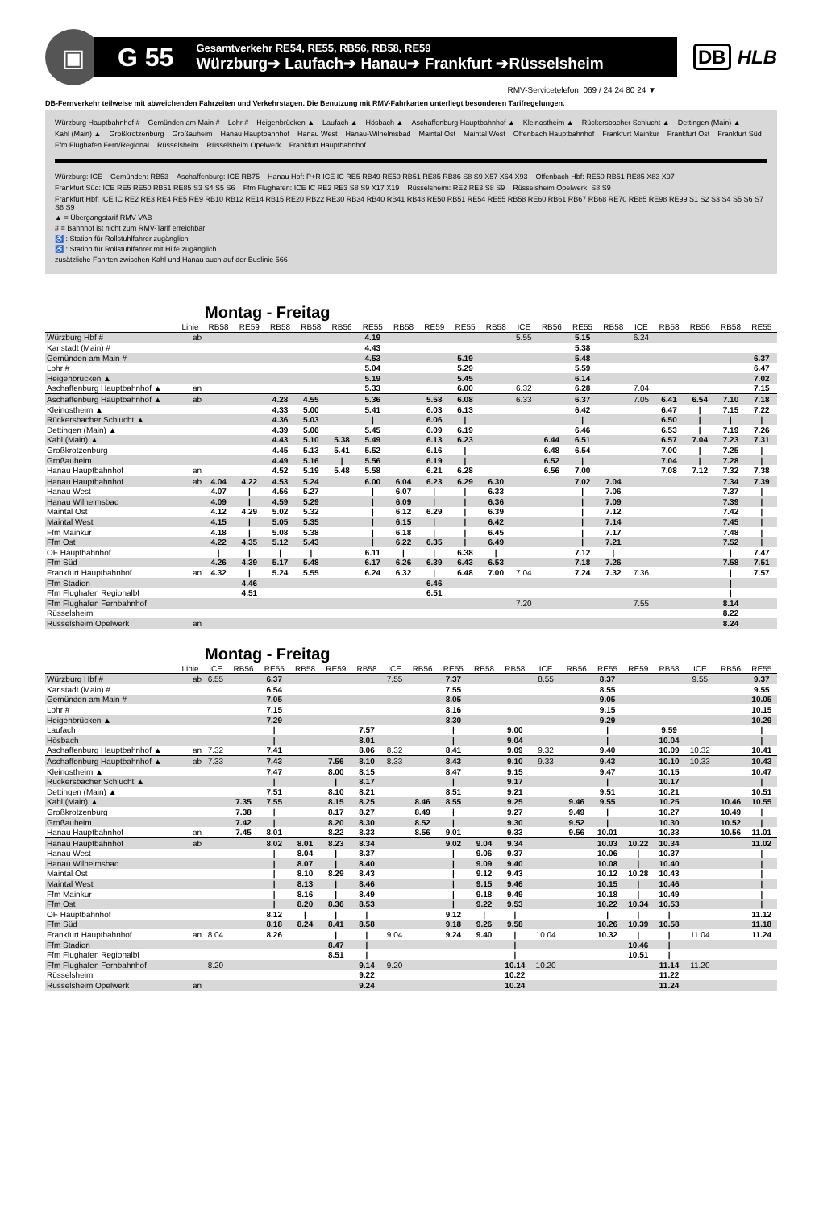▣
G 55
Gesamtverkehr RE54, RE55, RB56, RB58, RE59
Würzburg➔ Laufach➔ Hanau➔ Frankfurt ➔Rüsselsheim
DB HLB
RMV-Servicetelefon: 069 / 24 24 80 24 ▼
DB-Fernverkehr teilweise mit abweichenden Fahrzeiten und Verkehrstagen. Die Benutzung mit RMV-Fahrkarten unterliegt besonderen Tarifregelungen.
Würzburg Hauptbahnhof # Gemünden am Main # Lohr # Heigenbrücken ▲ Laufach ▲ Hösbach ▲ Aschaffenburg Hauptbahnhof ▲ Kleinostheim ▲ Rückersbacher Schlucht ▲ Dettingen (Main) ▲ Kahl (Main) ▲ Großkrotzenburg Großauheim Hanau Hauptbahnhof Hanau West Hanau-Wilhelmsbad Maintal Ost Maintal West Offenbach Hauptbahnhof Frankfurt Mainkur Frankfurt Ost Frankfurt Süd Ffm Flughafen Fern/Regional Rüsselsheim Rüsselsheim Opelwerk Frankfurt Hauptbahnhof
Würzburg: ICE Gemünden: RB53 Aschaffenburg: ICE RB75 Hanau Hbf: P+R ICE IC RE5 RB49 RE50 RB51 RE85 RB86 S8 S9 X57 X64 X93 Offenbach Hbf: RE50 RB51 RE85 X83 X97 Frankfurt Süd: ICE RE5 RE50 RB51 RE85 S3 S4 S5 S6 Ffm Flughafen: ICE IC RE2 RE3 S8 S9 X17 X19 Rüsselsheim: RE2 RE3 S8 S9 Rüsselsheim Opelwerk: S8 S9 Frankfurt Hbf: ICE IC RE2 RE3 RE4 RE5 RE9 RB10 RB12 RE14 RB15 RE20 RB22 RE30 RB34 RB40 RB41 RB48 RE50 RB51 RE54 RE55 RB58 RE60 RB61 RB67 RB68 RE70 RE85 RE98 RE99 S1 S2 S3 S4 S5 S6 S7 S8 S9
▲ = Übergangstarif RMV-VAB
# = Bahnhof ist nicht zum RMV-Tarif erreichbar
♿ : Station für Rollstuhlfahrer zugänglich
♿ : Station für Rollstuhlfahrer mit Hilfe zugänglich
zusätzliche Fahrten zwischen Kahl und Hanau auch auf der Buslinie 566
Montag - Freitag
| | Linie | RB58 | RE59 | RB58 | RB58 | RB56 | RE55 | RB58 | RE59 | RE55 | RB58 | ICE | RB56 | RE55 | RB58 | ICE | RB58 | RB56 | RB58 | RE55 |
| --- | --- | --- | --- | --- | --- | --- | --- | --- | --- | --- | --- | --- | --- | --- | --- | --- | --- | --- | --- | --- |
| Würzburg Hbf # | ab | | | | | | 4.19 | | | | | 5.55 | | 5.15 | | 6.24 | | | | |
| Karlstadt (Main) # | | | | | | | 4.43 | | | | | | | 5.38 | | | | | | |
| Gemünden am Main # | | | | | | | 4.53 | | | 5.19 | | | | 5.48 | | | | | | 6.37 |
| Lohr # | | | | | | | 5.04 | | | 5.29 | | | | 5.59 | | | | | | 6.47 |
| Heigenbrücken ▲ | | | | | | | 5.19 | | | 5.45 | | | | 6.14 | | | | | | 7.02 |
| Aschaffenburg Hauptbahnhof ▲ | an | | | | | | 5.33 | | | 6.00 | | 6.32 | | 6.28 | | 7.04 | | | | 7.15 |
| Aschaffenburg Hauptbahnhof ▲ | ab | | | 4.28 | 4.55 | | 5.36 | | 5.58 | 6.08 | | 6.33 | | 6.37 | | 7.05 | 6.41 | 6.54 | 7.10 | 7.18 |
| Kleinostheim ▲ | | | | 4.33 | 5.00 | | 5.41 | | 6.03 | 6.13 | | | | 6.42 | | | 6.47 | / | 7.15 | 7.22 |
| Rückersbacher Schlucht ▲ | | | | 4.36 | 5.03 | | / | | 6.06 | / | | | | / | | | 6.50 | / | / | / |
| Dettingen (Main) ▲ | | | | 4.39 | 5.06 | | 5.45 | | 6.09 | 6.19 | | | | 6.46 | | | 6.53 | / | 7.19 | 7.26 |
| Kahl (Main) ▲ | | | | 4.43 | 5.10 | 5.38 | 5.49 | | 6.13 | 6.23 | | | 6.44 | 6.51 | | | 6.57 | 7.04 | 7.23 | 7.31 |
| Großkrotzenburg | | | | 4.45 | 5.13 | 5.41 | 5.52 | | 6.16 | / | | | 6.48 | 6.54 | | | 7.00 | / | 7.25 | / |
| Großauheim | | | | 4.49 | 5.16 | / | 5.56 | | 6.19 | / | | | 6.52 | / | | | 7.04 | / | 7.28 | / |
| Hanau Hauptbahnhof | an | | | 4.52 | 5.19 | 5.48 | 5.58 | | 6.21 | 6.28 | | | 6.56 | 7.00 | | | 7.08 | 7.12 | 7.32 | 7.38 |
| Hanau Hauptbahnhof | ab | 4.04 | 4.22 | 4.53 | 5.24 | | 6.00 | 6.04 | 6.23 | 6.29 | 6.30 | | | 7.02 | 7.04 | | | | 7.34 | 7.39 |
| Hanau West | | 4.07 | / | 4.56 | 5.27 | | / | 6.07 | / | / | 6.33 | | | / | 7.06 | | | | 7.37 | / |
| Hanau Wilhelmsbad | | 4.09 | / | 4.59 | 5.29 | | / | 6.09 | / | / | 6.36 | | | / | 7.09 | | | | 7.39 | / |
| Maintal Ost | | 4.12 | 4.29 | 5.02 | 5.32 | | / | 6.12 | 6.29 | / | 6.39 | | | / | 7.12 | | | | 7.42 | / |
| Maintal West | | 4.15 | / | 5.05 | 5.35 | | / | 6.15 | / | / | 6.42 | | | / | 7.14 | | | | 7.45 | / |
| Ffm Mainkur | | 4.18 | / | 5.08 | 5.38 | | / | 6.18 | / | / | 6.45 | | | / | 7.17 | | | | 7.48 | / |
| Ffm Ost | | 4.22 | 4.35 | 5.12 | 5.43 | | / | 6.22 | 6.35 | / | 6.49 | | | / | 7.21 | | | | 7.52 | / |
| OF Hauptbahnhof | | / | / | / | / | | 6.11 | / | / | 6.38 | / | | | 7.12 | / | | | | / | 7.47 |
| Ffm Süd | | 4.26 | 4.39 | 5.17 | 5.48 | | 6.17 | 6.26 | 6.39 | 6.43 | 6.53 | | | 7.18 | 7.26 | | | | 7.58 | 7.51 |
| Frankfurt Hauptbahnhof | an | 4.32 | / | 5.24 | 5.55 | | 6.24 | 6.32 | / | 6.48 | 7.00 | 7.04 | | 7.24 | 7.32 | 7.36 | | | / | 7.57 |
| Ffm Stadion | | | 4.46 | | | | | | 6.46 | | | | | | | | | | / | |
| Ffm Flughafen Regionalbf | | | 4.51 | | | | | | 6.51 | | | | | | | | | | / | |
| Ffm Flughafen Fernbahnhof | | | | | | | | | | | | 7.20 | | | | 7.55 | | | 8.14 | |
| Rüsselsheim | | | | | | | | | | | | | | | | | | | 8.22 | |
| Rüsselsheim Opelwerk | an | | | | | | | | | | | | | | | | | | 8.24 | |
Montag - Freitag
| | Linie | ICE | RB56 | RE55 | RB58 | RE59 | RB58 | ICE | RB56 | RE55 | RB58 | RB58 | ICE | RB56 | RE55 | RE59 | RB58 | ICE | RB56 | RE55 |
| --- | --- | --- | --- | --- | --- | --- | --- | --- | --- | --- | --- | --- | --- | --- | --- | --- | --- | --- | --- | --- |
| Würzburg Hbf # | ab | 6.55 | | 6.37 | | | | 7.55 | | 7.37 | | | 8.55 | | 8.37 | | | 9.55 | | 9.37 |
| Karlstadt (Main) # | | | | 6.54 | | | | | | 7.55 | | | | | 8.55 | | | | | 9.55 |
| Gemünden am Main # | | | | 7.05 | | | | | | 8.05 | | | | | 9.05 | | | | | 10.05 |
| Lohr # | | | | 7.15 | | | | | | 8.16 | | | | | 9.15 | | | | | 10.15 |
| Heigenbrücken ▲ | | | | 7.29 | | | | | | 8.30 | | | | | 9.29 | | | | | 10.29 |
| Laufach | | | | / | | | 7.57 | | | / | | 9.00 | | | / | | 9.59 | | | / |
| Hösbach | | | | / | | | 8.01 | | | / | | 9.04 | | | / | | 10.04 | | | / |
| Aschaffenburg Hauptbahnhof ▲ | an | 7.32 | | 7.41 | | | 8.06 | 8.32 | | 8.41 | | 9.09 | 9.32 | | 9.40 | | 10.09 | 10.32 | | 10.41 |
| Aschaffenburg Hauptbahnhof ▲ | ab | 7.33 | | 7.43 | | 7.56 | 8.10 | 8.33 | | 8.43 | | 9.10 | 9.33 | | 9.43 | | 10.10 | 10.33 | | 10.43 |
| Kleinostheim ▲ | | | | 7.47 | | 8.00 | 8.15 | | | 8.47 | | 9.15 | | | 9.47 | | 10.15 | | | 10.47 |
| Rückersbacher Schlucht ▲ | | | | / | | / | 8.17 | | | / | | 9.17 | | | / | | 10.17 | | | / |
| Dettingen (Main) ▲ | | | | 7.51 | | 8.10 | 8.21 | | | 8.51 | | 9.21 | | | 9.51 | | 10.21 | | | 10.51 |
| Kahl (Main) ▲ | | | 7.35 | 7.55 | | 8.15 | 8.25 | | 8.46 | 8.55 | | 9.25 | | 9.46 | 9.55 | | 10.25 | | 10.46 | 10.55 |
| Großkrotzenburg | | | 7.38 | / | | 8.17 | 8.27 | | 8.49 | / | | 9.27 | | 9.49 | / | | 10.27 | | 10.49 | / |
| Großauheim | | | 7.42 | / | | 8.20 | 8.30 | | 8.52 | / | | 9.30 | | 9.52 | / | | 10.30 | | 10.52 | / |
| Hanau Hauptbahnhof | an | | 7.45 | 8.01 | | 8.22 | 8.33 | | 8.56 | 9.01 | | 9.33 | | 9.56 | 10.01 | | 10.33 | | 10.56 | 11.01 |
| Hanau Hauptbahnhof | ab | | | 8.02 | 8.01 | 8.23 | 8.34 | | | 9.02 | 9.04 | 9.34 | | | 10.03 | 10.22 | 10.34 | | | 11.02 |
| Hanau West | | | | / | 8.04 | / | 8.37 | | | / | 9.06 | 9.37 | | | 10.06 | / | 10.37 | | | / |
| Hanau Wilhelmsbad | | | | / | 8.07 | / | 8.40 | | | / | 9.09 | 9.40 | | | 10.08 | / | 10.40 | | | / |
| Maintal Ost | | | | / | 8.10 | 8.29 | 8.43 | | | / | 9.12 | 9.43 | | | 10.12 | 10.28 | 10.43 | | | / |
| Maintal West | | | | / | 8.13 | / | 8.46 | | | / | 9.15 | 9.46 | | | 10.15 | / | 10.46 | | | / |
| Ffm Mainkur | | | | / | 8.16 | / | 8.49 | | | / | 9.18 | 9.49 | | | 10.18 | / | 10.49 | | | / |
| Ffm Ost | | | | / | 8.20 | 8.36 | 8.53 | | | / | 9.22 | 9.53 | | | 10.22 | 10.34 | 10.53 | | | / |
| OF Hauptbahnhof | | | | 8.12 | / | / | / | | | 9.12 | / | / | | | / | / | / | | | 11.12 |
| Ffm Süd | | | | 8.18 | 8.24 | 8.41 | 8.58 | | | 9.18 | 9.26 | 9.58 | | | 10.26 | 10.39 | 10.58 | | | 11.18 |
| Frankfurt Hauptbahnhof | an | 8.04 | | 8.26 | | / | / | 9.04 | | 9.24 | 9.40 | / | 10.04 | | 10.32 | / | / | 11.04 | | 11.24 |
| Ffm Stadion | | | | | | 8.47 | / | | | | | / | | | | 10.46 | / | | | |
| Ffm Flughafen Regionalbf | | | | | | 8.51 | / | | | | | / | | | | 10.51 | / | | | |
| Ffm Flughafen Fernbahnhof | | 8.20 | | | | | 9.14 | 9.20 | | | | 10.14 | 10.20 | | | | 11.14 | 11.20 | | |
| Rüsselsheim | | | | | | | 9.22 | | | | | 10.22 | | | | | 11.22 | | | |
| Rüsselsheim Opelwerk | an | | | | | | 9.24 | | | | | 10.24 | | | | | 11.24 | | | |